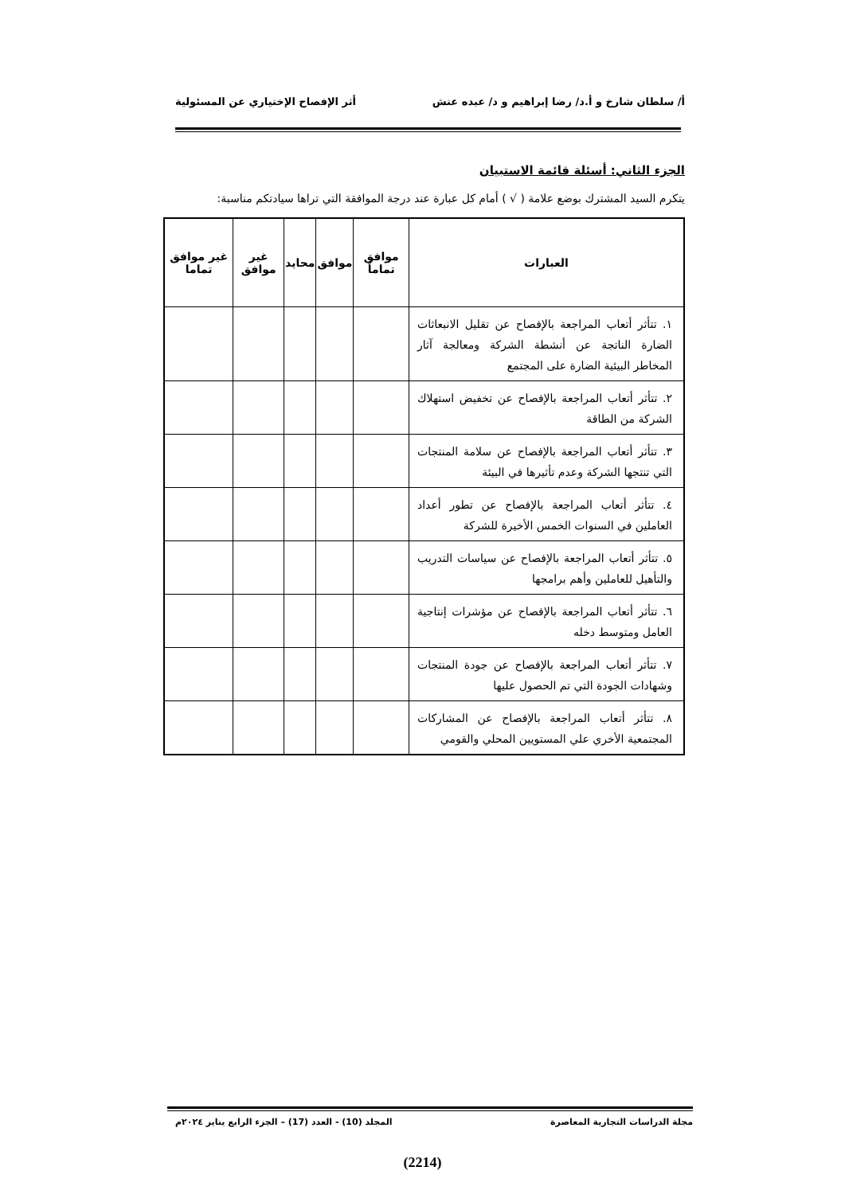أ/ سلطان شارخ و أ.د/ رضا إبراهيم و د/ عبده عتش أثر الإفصاح الإختياري عن المسئولية
الجزء الثاني: أسئلة قائمة الاستبيان
يتكرم السيد المشترك بوضع علامة ( √ ) أمام كل عبارة عند درجة الموافقة التي تراها سيادتكم مناسبة:
| العبارات | موافق تماماً | موافق | محايد | غير موافق | غير موافق تماما |
| --- | --- | --- | --- | --- | --- |
| ١. تتأثر أتعاب المراجعة بالإفصاح عن تقليل الانبعاثات الضارة الناتجة عن أنشطة الشركة ومعالجة آثار المخاطر البيئية الضارة على المجتمع | | | | | |
| ٢. تتأثر أتعاب المراجعة بالإفصاح عن تخفيض استهلاك الشركة من الطاقة | | | | | |
| ٣. تتأثر أتعاب المراجعة بالإفصاح عن سلامة المنتجات التي تنتجها الشركة وعدم تأثيرها في البيئة | | | | | |
| ٤. تتأثر أتعاب المراجعة بالإفصاح عن تطور أعداد العاملين في السنوات الخمس الأخيرة للشركة | | | | | |
| ٥. تتأثر أتعاب المراجعة بالإفصاح عن سياسات التدريب والتأهيل للعاملين وأهم برامجها | | | | | |
| ٦. تتأثر أتعاب المراجعة بالإفصاح عن مؤشرات إنتاجية العامل ومتوسط دخله | | | | | |
| ٧. تتأثر أتعاب المراجعة بالإفصاح عن جودة المنتجات وشهادات الجودة التي تم الحصول عليها | | | | | |
| ٨. تتأثر أتعاب المراجعة بالإفصاح عن المشاركات المجتمعية الأخري علي المستويين المحلي والقومي | | | | | |
مجلة الدراسات التجارية المعاصرة المجلد (10) - العدد (17) – الجزء الرابع يناير ٢٠٢٤م
(2214)